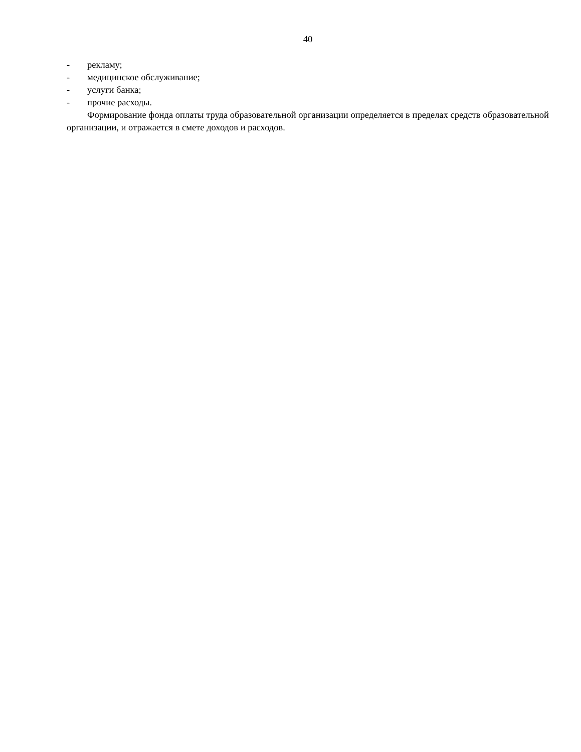40
- рекламу;
- медицинское обслуживание;
- услуги банка;
- прочие расходы.
Формирование фонда оплаты труда образовательной организации определяется в пределах средств образовательной организации, и отражается в смете доходов и расходов.